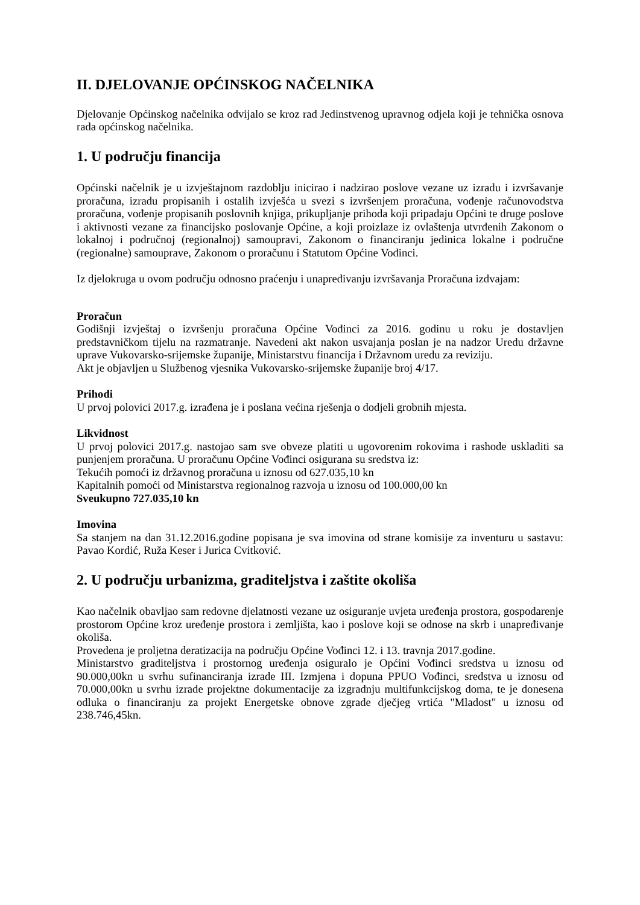II. DJELOVANJE OPĆINSKOG NAČELNIKA
Djelovanje Općinskog načelnika odvijalo se kroz rad Jedinstvenog upravnog odjela koji je tehnička osnova rada općinskog načelnika.
1. U području financija
Općinski načelnik je u izvještajnom razdoblju inicirao i nadzirao poslove vezane uz izradu i izvršavanje proračuna, izradu propisanih i ostalih izvješća u svezi s izvršenjem proračuna, vođenje računovodstva proračuna, vođenje propisanih poslovnih knjiga, prikupljanje prihoda koji pripadaju Općini te druge poslove i aktivnosti vezane za financijsko poslovanje Općine, a koji proizlaze iz ovlaštenja utvrđenih Zakonom o lokalnoj i područnoj (regionalnoj) samoupravi, Zakonom o financiranju jedinica lokalne i područne (regionalne) samouprave, Zakonom o proračunu i Statutom Općine Vođinci.
Iz djelokruga u ovom području odnosno praćenju i unapređivanju izvršavanja Proračuna izdvajam:
Proračun
Godišnji izvještaj o izvršenju proračuna Općine Vođinci za 2016. godinu u roku je dostavljen predstavničkom tijelu na razmatranje. Navedeni akt nakon usvajanja poslan je na nadzor Uredu državne uprave Vukovarsko-srijemske županije, Ministarstvu financija i Državnom uredu za reviziju.
Akt je objavljen u Službenog vjesnika Vukovarsko-srijemske županije broj 4/17.
Prihodi
U prvoj polovici 2017.g. izrađena je i poslana većina rješenja o dodjeli grobnih mjesta.
Likvidnost
U prvoj polovici 2017.g. nastojao sam sve obveze platiti u ugovorenim rokovima i rashode uskladiti sa punjenjem proračuna. U proračunu Općine Vođinci osigurana su sredstva iz:
Tekućih pomoći iz državnog proračuna u iznosu od 627.035,10 kn
Kapitalnih pomoći od Ministarstva regionalnog razvoja u iznosu od 100.000,00 kn
Sveukupno 727.035,10 kn
Imovina
Sa stanjem na dan 31.12.2016.godine popisana je sva imovina od strane komisije za inventuru u sastavu: Pavao Kordić, Ruža Keser i Jurica Cvitković.
2. U području urbanizma, graditeljstva i zaštite okoliša
Kao načelnik obavljao sam redovne djelatnosti vezane uz osiguranje uvjeta uređenja prostora, gospodarenje prostorom Općine kroz uređenje prostora i zemljišta, kao i poslove koji se odnose na skrb i unapređivanje okoliša.
Provedena je proljetna deratizacija na području Općine Vođinci 12. i 13. travnja 2017.godine.
Ministarstvo graditeljstva i prostornog uređenja osiguralo je Općini Vođinci sredstva u iznosu od 90.000,00kn u svrhu sufinanciranja izrade III. Izmjena i dopuna PPUO Vođinci, sredstva u iznosu od 70.000,00kn u svrhu izrade projektne dokumentacije za izgradnju multifunkcijskog doma, te je donesena odluka o financiranju za projekt Energetske obnove zgrade dječjeg vrtića "Mladost" u iznosu od 238.746,45kn.